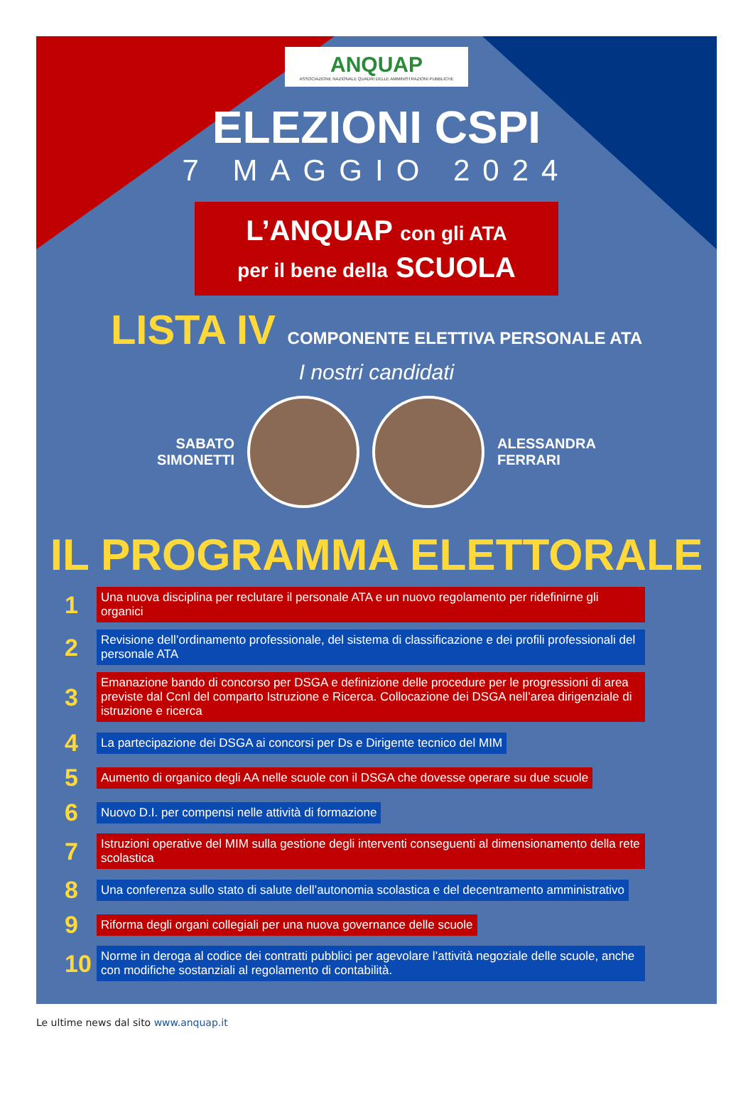ANQUAP ASSOCIAZIONE NAZIONALE QUADRI DELLE AMMINISTRAZIONI PUBBLICHE
ELEZIONI CSPI
7 MAGGIO 2024
L’ANQUAP con gli ATA
per il bene della SCUOLA
LISTA IV COMPONENTE ELETTIVA PERSONALE ATA
I nostri candidati
SABATO
SIMONETTI
ALESSANDRA
FERRARI
IL PROGRAMMA ELETTORALE
1 Una nuova disciplina per reclutare il personale ATA e un nuovo regolamento per ridefinirne gli organici
2 Revisione dell’ordinamento professionale, del sistema di classificazione e dei profili professionali del personale ATA
3 Emanazione bando di concorso per DSGA e definizione delle procedure per le progressioni di area previste dal Ccnl del comparto Istruzione e Ricerca. Collocazione dei DSGA nell’area dirigenziale di istruzione e ricerca
4 La partecipazione dei DSGA ai concorsi per Ds e Dirigente tecnico del MIM
5 Aumento di organico degli AA nelle scuole con il DSGA che dovesse operare su due scuole
6 Nuovo D.I. per compensi nelle attività di formazione
7 Istruzioni operative del MIM sulla gestione degli interventi conseguenti al dimensionamento della rete scolastica
8 Una conferenza sullo stato di salute dell’autonomia scolastica e del decentramento amministrativo
9 Riforma degli organi collegiali per una nuova governance delle scuole
10 Norme in deroga al codice dei contratti pubblici per agevolare l’attività negoziale delle scuole, anche con modifiche sostanziali al regolamento di contabilità.
Le ultime news dal sito www.anquap.it